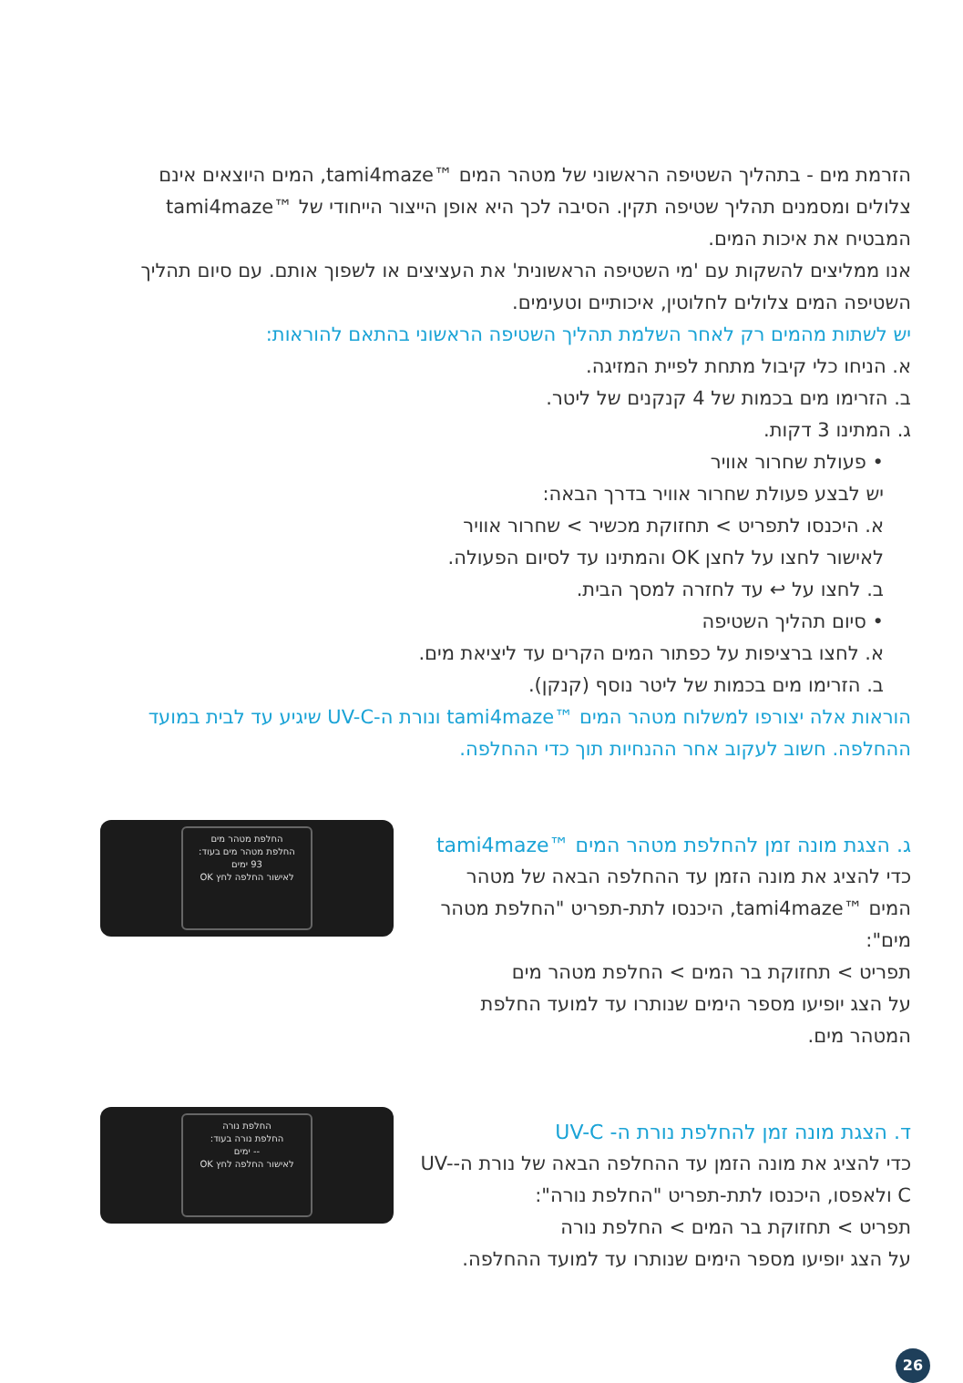הזרמת מים - בתהליך השטיפה הראשוני של מטהר המים ™tami4maze, המים היוצאים אינם צלולים ומסמנים תהליך שטיפה תקין. הסיבה לכך היא אופן הייצור הייחודי של ™tami4maze המבטיח את איכות המים.
אנו ממליצים להשקות עם 'מי השטיפה הראשונית' את העציצים או לשפוך אותם. עם סיום תהליך השטיפה המים צלולים לחלוטין, איכותיים וטעימים.
יש לשתות מהמים רק לאחר השלמת תהליך השטיפה הראשוני בהתאם להוראות:
א. הניחו כלי קיבול מתחת לפיית המזיגה.
ב. הזרימו מים בכמות של 4 קנקנים של ליטר.
ג. המתינו 3 דקות.
• פעולת שחרור אוויר
יש לבצע פעולת שחרור אוויר בדרך הבאה:
א. היכנסו לתפריט > תחזוקת מכשיר > שחרור אוויר
לאישור לחצו על לחצן OK והמתינו עד לסיום הפעולה.
ב. לחצו על ↩ עד לחזרה למסך הבית.
• סיום תהליך השטיפה
א. לחצו ברציפות על כפתור המים הקרים עד ליציאת מים.
ב. הזרימו מים בכמות של ליטר נוסף (קנקן).
הוראות אלה יצורפו למשלוח מטהר המים ™tami4maze ונורת ה-UV-C שיגיע עד לבית במועד ההחלפה. חשוב לעקוב אחר ההנחיות תוך כדי ההחלפה.
ג. הצגת מונה זמן להחלפת מטהר המים ™tami4maze
כדי להציג את מונה הזמן עד ההחלפה הבאה של מטהר המים ™tami4maze, היכנסו לתת-תפריט "החלפת מטהר מים":
תפריט > תחזוקת בר המים > החלפת מטהר מים
על הצג יופיעו מספר הימים שנותרו עד למועד החלפת המטהר מים.
החלפת מטהר מים
החלפת מטהר מים בעוד:
93 ימים
לאישור החלפה לחץ OK
ד. הצגת מונה זמן להחלפת נורת ה- UV-C
כדי להציג את מונה הזמן עד ההחלפה הבאה של נורת ה-UV-C ולאפסו, היכנסו לתת-תפריט "החלפת נורה":
תפריט > תחזוקת בר המים > החלפת נורה
על הצג יופיעו מספר הימים שנותרו עד למועד ההחלפה.
החלפת נורה
החלפת נורה בעוד:
-- ימים
לאישור החלפה לחץ OK
26